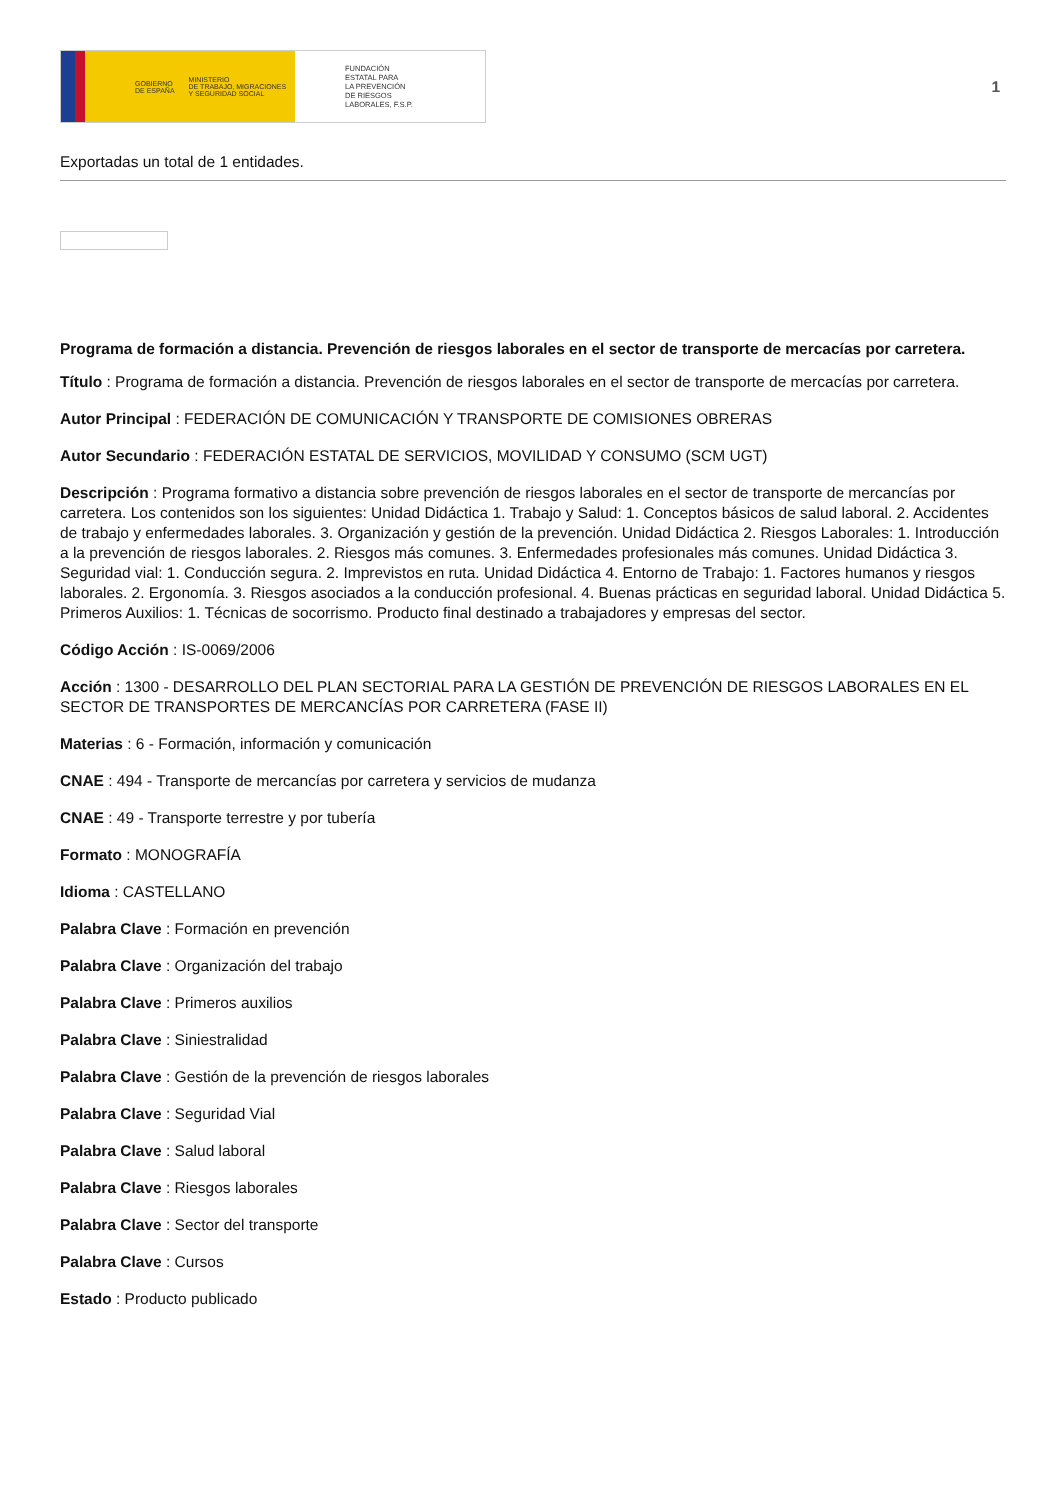GOBIERNO
DE ESPAÑA MINISTERIO
DE TRABAJO, MIGRACIONES
Y SEGURIDAD SOCIAL
FUNDACIÓN
ESTATAL PARA
LA PREVENCIÓN
DE RIESGOS
LABORALES, F.S.P.
1
Exportadas un total de 1 entidades.
Programa de formación a distancia. Prevención de riesgos laborales en el sector de transporte de mercacías por carretera.
Título : Programa de formación a distancia. Prevención de riesgos laborales en el sector de transporte de mercacías por carretera.
Autor Principal : FEDERACIÓN DE COMUNICACIÓN Y TRANSPORTE DE COMISIONES OBRERAS
Autor Secundario : FEDERACIÓN ESTATAL DE SERVICIOS, MOVILIDAD Y CONSUMO (SCM UGT)
Descripción : Programa formativo a distancia sobre prevención de riesgos laborales en el sector de transporte de mercancías por carretera. Los contenidos son los siguientes: Unidad Didáctica 1. Trabajo y Salud: 1. Conceptos básicos de salud laboral. 2. Accidentes de trabajo y enfermedades laborales. 3. Organización y gestión de la prevención. Unidad Didáctica 2. Riesgos Laborales: 1. Introducción a la prevención de riesgos laborales. 2. Riesgos más comunes. 3. Enfermedades profesionales más comunes. Unidad Didáctica 3. Seguridad vial: 1. Conducción segura. 2. Imprevistos en ruta. Unidad Didáctica 4. Entorno de Trabajo: 1. Factores humanos y riesgos laborales. 2. Ergonomía. 3. Riesgos asociados a la conducción profesional. 4. Buenas prácticas en seguridad laboral. Unidad Didáctica 5. Primeros Auxilios: 1. Técnicas de socorrismo. Producto final destinado a trabajadores y empresas del sector.
Código Acción : IS-0069/2006
Acción : 1300 - DESARROLLO DEL PLAN SECTORIAL PARA LA GESTIÓN DE PREVENCIÓN DE RIESGOS LABORALES EN EL SECTOR DE TRANSPORTES DE MERCANCÍAS POR CARRETERA (FASE II)
Materias : 6 - Formación, información y comunicación
CNAE : 494 - Transporte de mercancías por carretera y servicios de mudanza
CNAE : 49 - Transporte terrestre y por tubería
Formato : MONOGRAFÍA
Idioma : CASTELLANO
Palabra Clave : Formación en prevención
Palabra Clave : Organización del trabajo
Palabra Clave : Primeros auxilios
Palabra Clave : Siniestralidad
Palabra Clave : Gestión de la prevención de riesgos laborales
Palabra Clave : Seguridad Vial
Palabra Clave : Salud laboral
Palabra Clave : Riesgos laborales
Palabra Clave : Sector del transporte
Palabra Clave : Cursos
Estado : Producto publicado